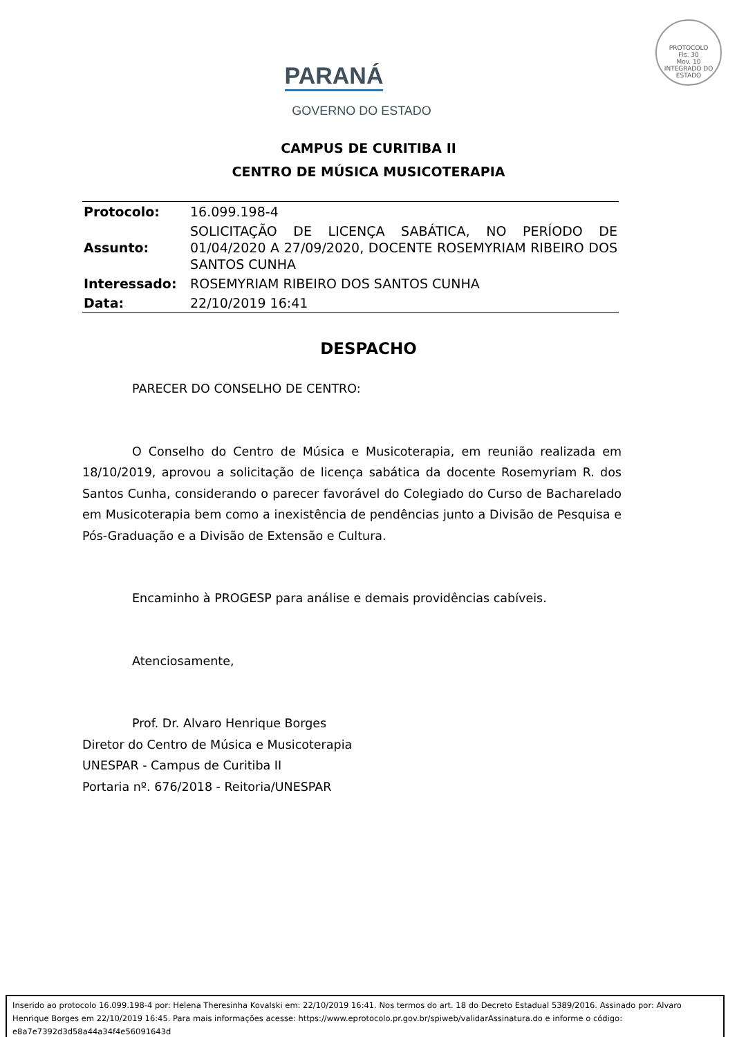PROTOCOLO
Fls. 30
Mov. 10
INTEGRADO DO ESTADO
PARANÁ
GOVERNO DO ESTADO
CAMPUS DE CURITIBA II
CENTRO DE MÚSICA MUSICOTERAPIA
| Protocolo: | 16.099.198-4 |
| Assunto: | SOLICITAÇÃO DE LICENÇA SABÁTICA, NO PERÍODO DE 01/04/2020 A 27/09/2020, DOCENTE ROSEMYRIAM RIBEIRO DOS SANTOS CUNHA |
| Interessado: | ROSEMYRIAM RIBEIRO DOS SANTOS CUNHA |
| Data: | 22/10/2019 16:41 |
DESPACHO
PARECER DO CONSELHO DE CENTRO:
O Conselho do Centro de Música e Musicoterapia, em reunião realizada em 18/10/2019, aprovou a solicitação de licença sabática da docente Rosemyriam R. dos Santos Cunha, considerando o parecer favorável do Colegiado do Curso de Bacharelado em Musicoterapia bem como a inexistência de pendências junto a Divisão de Pesquisa e Pós-Graduação e a Divisão de Extensão e Cultura.
Encaminho à PROGESP para análise e demais providências cabíveis.
Atenciosamente,
Prof. Dr. Alvaro Henrique Borges
Diretor do Centro de Música e Musicoterapia
UNESPAR - Campus de Curitiba II
Portaria nº. 676/2018 - Reitoria/UNESPAR
Inserido ao protocolo 16.099.198-4 por: Helena Theresinha Kovalski em: 22/10/2019 16:41. Nos termos do art. 18 do Decreto Estadual 5389/2016. Assinado por: Alvaro Henrique Borges em 22/10/2019 16:45. Para mais informações acesse: https://www.eprotocolo.pr.gov.br/spiweb/validarAssinatura.do e informe o código: e8a7e7392d3d58a44a34f4e56091643d